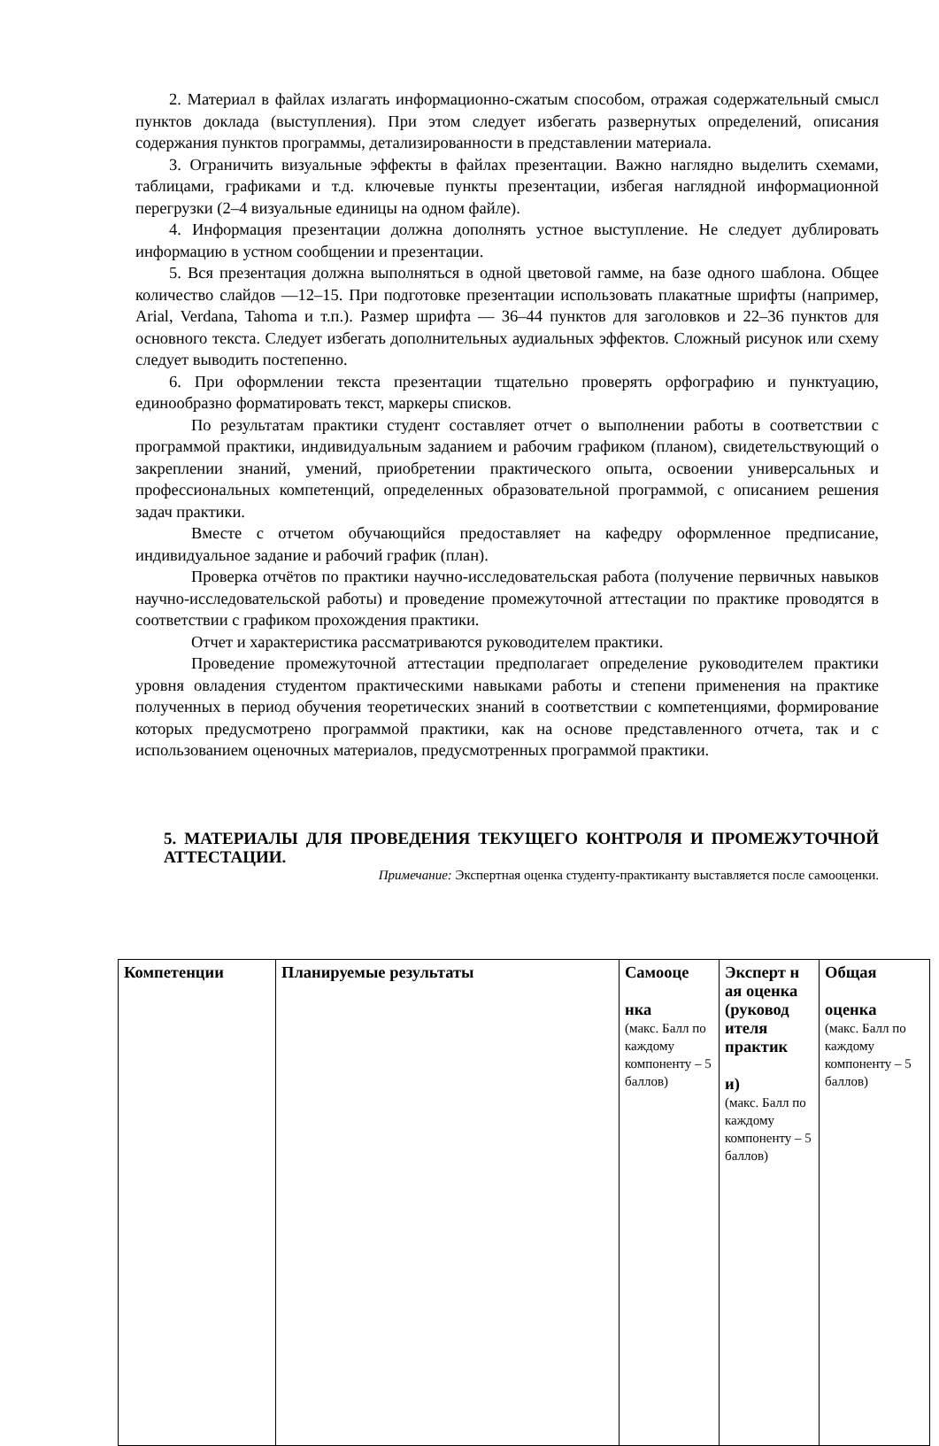2. Материал в файлах излагать информационно-сжатым способом, отражая содержательный смысл пунктов доклада (выступления). При этом следует избегать развернутых определений, описания содержания пунктов программы, детализированности в представлении материала.
3. Ограничить визуальные эффекты в файлах презентации. Важно наглядно выделить схемами, таблицами, графиками и т.д. ключевые пункты презентации, избегая наглядной информационной перегрузки (2–4 визуальные единицы на одном файле).
4. Информация презентации должна дополнять устное выступление. Не следует дублировать информацию в устном сообщении и презентации.
5. Вся презентация должна выполняться в одной цветовой гамме, на базе одного шаблона. Общее количество слайдов —12–15. При подготовке презентации использовать плакатные шрифты (например, Arial, Verdana, Tahoma и т.п.). Размер шрифта — 36–44 пунктов для заголовков и 22–36 пунктов для основного текста. Следует избегать дополнительных аудиальных эффектов. Сложный рисунок или схему следует выводить постепенно.
6. При оформлении текста презентации тщательно проверять орфографию и пунктуацию, единообразно форматировать текст, маркеры списков.
По результатам практики студент составляет отчет о выполнении работы в соответствии с программой практики, индивидуальным заданием и рабочим графиком (планом), свидетельствующий о закреплении знаний, умений, приобретении практического опыта, освоении универсальных и профессиональных компетенций, определенных образовательной программой, с описанием решения задач практики.
Вместе с отчетом обучающийся предоставляет на кафедру оформленное предписание, индивидуальное задание и рабочий график (план).
Проверка отчётов по практики научно-исследовательская работа (получение первичных навыков научно-исследовательской работы) и проведение промежуточной аттестации по практике проводятся в соответствии с графиком прохождения практики.
Отчет и характеристика рассматриваются руководителем практики.
Проведение промежуточной аттестации предполагает определение руководителем практики уровня овладения студентом практическими навыками работы и степени применения на практике полученных в период обучения теоретических знаний в соответствии с компетенциями, формирование которых предусмотрено программой практики, как на основе представленного отчета, так и с использованием оценочных материалов, предусмотренных программой практики.
5. МАТЕРИАЛЫ ДЛЯ ПРОВЕДЕНИЯ ТЕКУЩЕГО КОНТРОЛЯ И ПРОМЕЖУТОЧНОЙ АТТЕСТАЦИИ.
Примечание: Экспертная оценка студенту-практиканту выставляется после самооценки.
| Компетенции | Планируемые результаты | Самооце нка (макс. Балл по каждому компоненту – 5 баллов) | Эксперт н ая оценка (руковод ителя практик и) (макс. Балл по каждому компоненту – 5 баллов) | Общая оценка (макс. Балл по каждому компоненту – 5 баллов) |